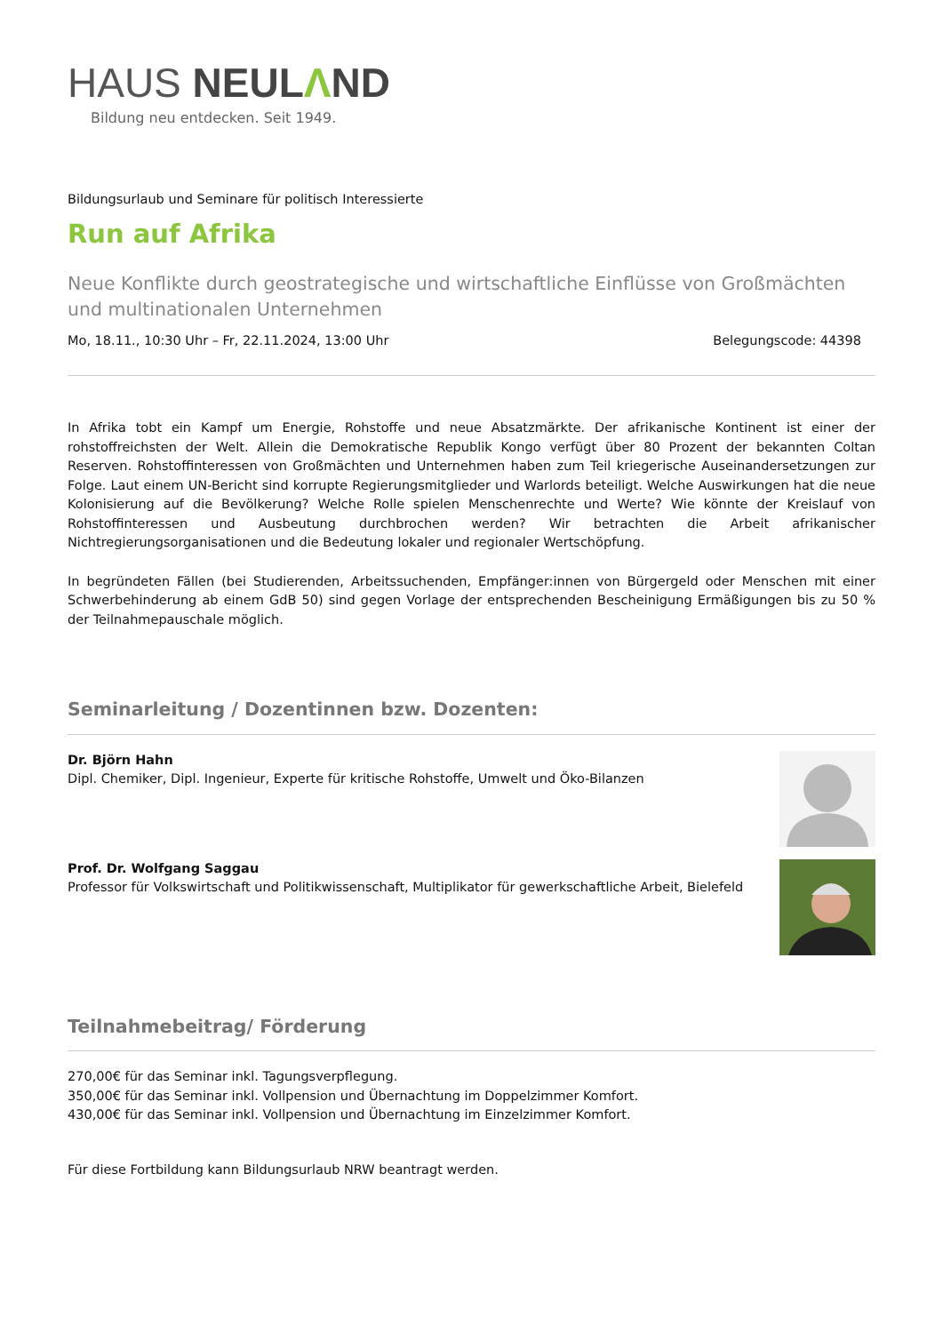HAUS NEULΛND
Bildung neu entdecken. Seit 1949.
Bildungsurlaub und Seminare für politisch Interessierte
Run auf Afrika
Neue Konflikte durch geostrategische und wirtschaftliche Einflüsse von Großmächten und multinationalen Unternehmen
Mo, 18.11., 10:30 Uhr – Fr, 22.11.2024, 13:00 Uhr Belegungscode: 44398
In Afrika tobt ein Kampf um Energie, Rohstoffe und neue Absatzmärkte. Der afrikanische Kontinent ist einer der rohstoffreichsten der Welt. Allein die Demokratische Republik Kongo verfügt über 80 Prozent der bekannten Coltan Reserven. Rohstoffinteressen von Großmächten und Unternehmen haben zum Teil kriegerische Auseinandersetzungen zur Folge. Laut einem UN-Bericht sind korrupte Regierungsmitglieder und Warlords beteiligt. Welche Auswirkungen hat die neue Kolonisierung auf die Bevölkerung? Welche Rolle spielen Menschenrechte und Werte? Wie könnte der Kreislauf von Rohstoffinteressen und Ausbeutung durchbrochen werden? Wir betrachten die Arbeit afrikanischer Nichtregierungsorganisationen und die Bedeutung lokaler und regionaler Wertschöpfung.
In begründeten Fällen (bei Studierenden, Arbeitssuchenden, Empfänger:innen von Bürgergeld oder Menschen mit einer Schwerbehinderung ab einem GdB 50) sind gegen Vorlage der entsprechenden Bescheinigung Ermäßigungen bis zu 50 % der Teilnahmepauschale möglich.
Seminarleitung / Dozentinnen bzw. Dozenten:
Dr. Björn Hahn
Dipl. Chemiker, Dipl. Ingenieur, Experte für kritische Rohstoffe, Umwelt und Öko-Bilanzen
Prof. Dr. Wolfgang Saggau
Professor für Volkswirtschaft und Politikwissenschaft, Multiplikator für gewerkschaftliche Arbeit, Bielefeld
Teilnahmebeitrag/ Förderung
270,00€ für das Seminar inkl. Tagungsverpflegung.
350,00€ für das Seminar inkl. Vollpension und Übernachtung im Doppelzimmer Komfort.
430,00€ für das Seminar inkl. Vollpension und Übernachtung im Einzelzimmer Komfort.
Für diese Fortbildung kann Bildungsurlaub NRW beantragt werden.